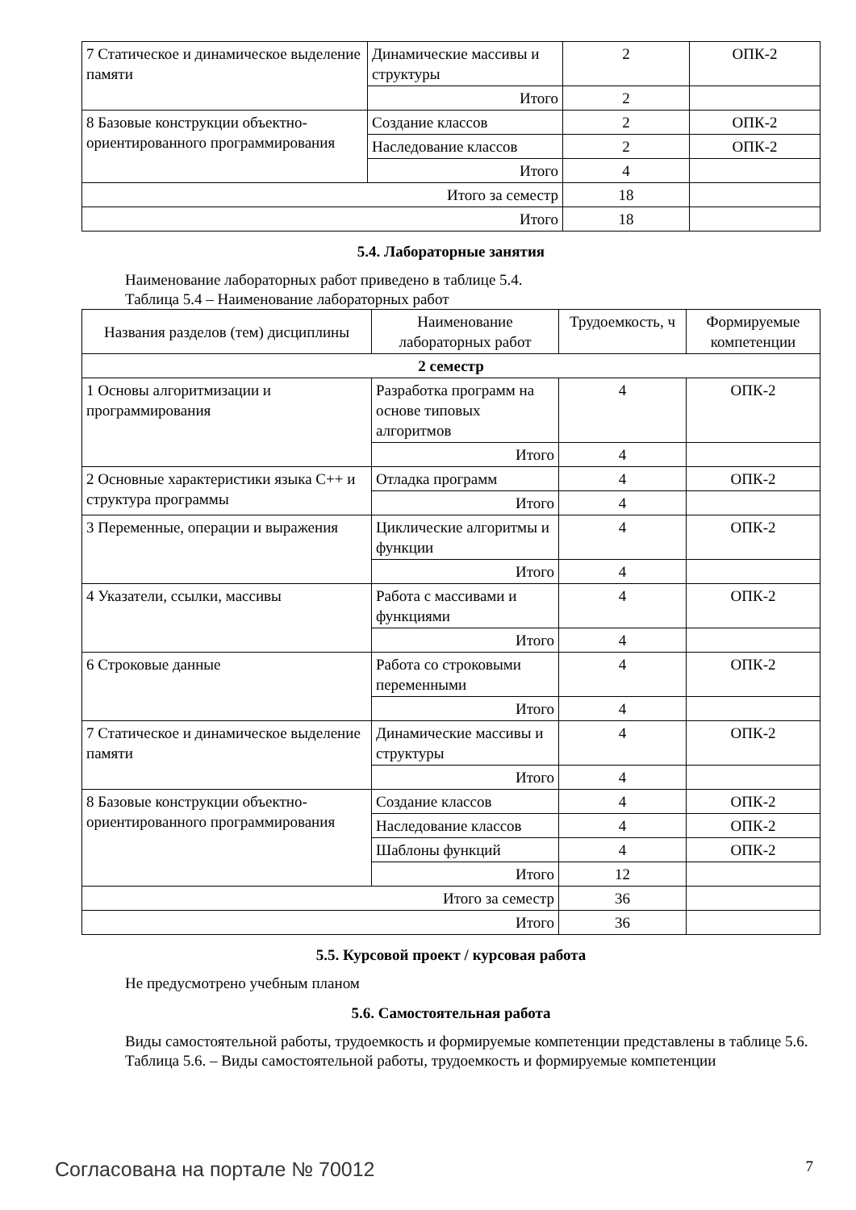| 7 Статическое и динамическое выделение памяти | Динамические массивы и структуры | 2 | ОПК-2 |
| | Итого | 2 | |
| 8 Базовые конструкции объектно-ориентированного программирования | Создание классов | 2 | ОПК-2 |
| | Наследование классов | 2 | ОПК-2 |
| | Итого | 4 | |
| Итого за семестр | | 18 | |
| Итого | | 18 | |
5.4. Лабораторные занятия
Наименование лабораторных работ приведено в таблице 5.4.
Таблица 5.4 – Наименование лабораторных работ
| Названия разделов (тем) дисциплины | Наименование лабораторных работ | Трудоемкость, ч | Формируемые компетенции |
| --- | --- | --- | --- |
| 2 семестр | | | |
| 1 Основы алгоритмизации и программирования | Разработка программ на основе типовых алгоритмов | 4 | ОПК-2 |
| | Итого | 4 | |
| 2 Основные характеристики языка С++ и структура программы | Отладка программ | 4 | ОПК-2 |
| | Итого | 4 | |
| 3 Переменные, операции и выражения | Циклические алгоритмы и функции | 4 | ОПК-2 |
| | Итого | 4 | |
| 4 Указатели, ссылки, массивы | Работа с массивами и функциями | 4 | ОПК-2 |
| | Итого | 4 | |
| 6 Строковые данные | Работа со строковыми переменными | 4 | ОПК-2 |
| | Итого | 4 | |
| 7 Статическое и динамическое выделение памяти | Динамические массивы и структуры | 4 | ОПК-2 |
| | Итого | 4 | |
| 8 Базовые конструкции объектно-ориентированного программирования | Создание классов | 4 | ОПК-2 |
| | Наследование классов | 4 | ОПК-2 |
| | Шаблоны функций | 4 | ОПК-2 |
| | Итого | 12 | |
| Итого за семестр | | 36 | |
| Итого | | 36 | |
5.5. Курсовой проект / курсовая работа
Не предусмотрено учебным планом
5.6. Самостоятельная работа
Виды самостоятельной работы, трудоемкость и формируемые компетенции представлены в таблице 5.6.
Таблица 5.6. – Виды самостоятельной работы, трудоемкость и формируемые компетенции
Согласована на портале № 70012 7